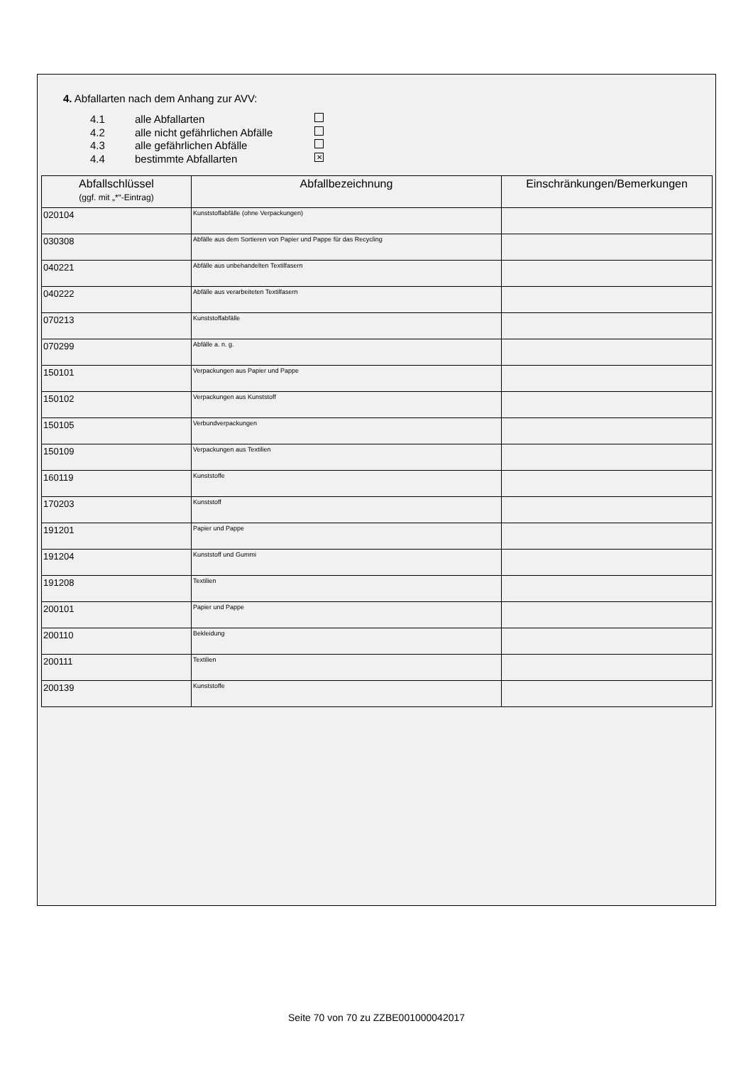4. Abfallarten nach dem Anhang zur AVV:
4.1 alle Abfallarten
4.2 alle nicht gefährlichen Abfälle
4.3 alle gefährlichen Abfälle
4.4 bestimmte Abfallarten ✕
| Abfallschlüssel (ggf. mit „*“-Eintrag) | Abfallbezeichnung | Einschränkungen/Bemerkungen |
| --- | --- | --- |
| 020104 | Kunststoffabfälle (ohne Verpackungen) | |
| 030308 | Abfälle aus dem Sortieren von Papier und Pappe für das Recycling | |
| 040221 | Abfälle aus unbehandelten Textilfasern | |
| 040222 | Abfälle aus verarbeiteten Textilfasern | |
| 070213 | Kunststoffabfälle | |
| 070299 | Abfälle a. n. g. | |
| 150101 | Verpackungen aus Papier und Pappe | |
| 150102 | Verpackungen aus Kunststoff | |
| 150105 | Verbundverpackungen | |
| 150109 | Verpackungen aus Textilien | |
| 160119 | Kunststoffe | |
| 170203 | Kunststoff | |
| 191201 | Papier und Pappe | |
| 191204 | Kunststoff und Gummi | |
| 191208 | Textilien | |
| 200101 | Papier und Pappe | |
| 200110 | Bekleidung | |
| 200111 | Textilien | |
| 200139 | Kunststoffe | |
Seite 70 von 70 zu ZZBE001000042017